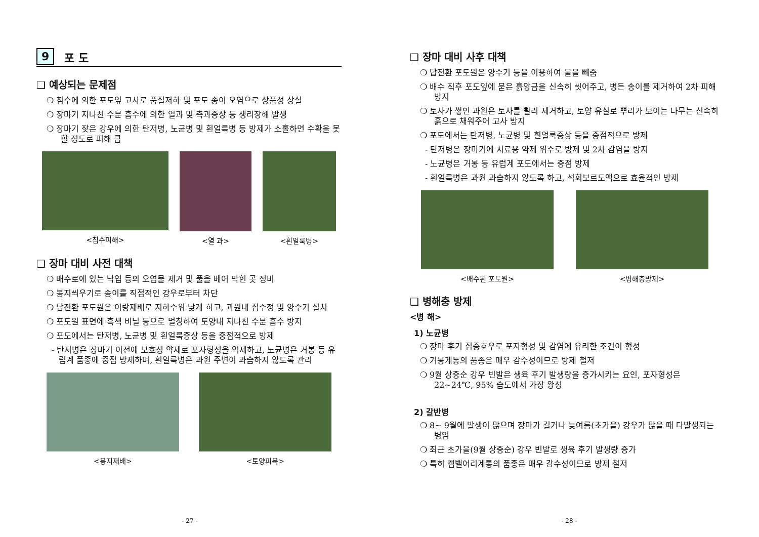9 포 도
❑ 예상되는 문제점
❍ 침수에 의한 포도잎 고사로 품질저하 및 포도 송이 오염으로 상품성 상실
❍ 장마기 지나친 수분 흡수에 의한 열과 및 측과증상 등 생리장해 발생
❍ 장마기 잦은 강우에 의한 탄저병, 노균병 및 흰얼룩병 등 방제가 소홀하면 수확을 못할 정도로 피해 큼
<침수피해> <열 과> <흰얼룩병>
❑ 장마 대비 사전 대책
❍ 배수로에 있는 낙엽 등의 오염물 제거 및 풀을 베어 막힌 곳 정비
❍ 봉지씌우기로 송이를 직접적인 강우로부터 차단
❍ 답전환 포도원은 이랑재배로 지하수위 낮게 하고, 과원내 집수정 및 양수기 설치
❍ 포도원 표면에 흑색 비닐 등으로 멀칭하여 토양내 지나친 수분 흡수 방지
❍ 포도에서는 탄저병, 노균병 및 흰얼룩증상 등을 중점적으로 방제
- 탄저병은 장마기 이전에 보호성 약제로 포자형성을 억제하고, 노균병은 거봉 등 유럽계 품종에 중점 방제하며, 흰얼룩병은 과원 주변이 과습하지 않도록 관리
<봉지재배> <토양피복>
- 27 -
❑ 장마 대비 사후 대책
❍ 답전환 포도원은 양수기 등을 이용하여 물을 빼줌
❍ 배수 직후 포도잎에 묻은 흙앙금을 신속히 씻어주고, 병든 송이를 제거하여 2차 피해 방지
❍ 토사가 쌓인 과원은 토사를 빨리 제거하고, 토양 유실로 뿌리가 보이는 나무는 신속히 흙으로 채워주어 고사 방지
❍ 포도에서는 탄저병, 노균병 및 흰얼룩증상 등을 중점적으로 방제
- 탄저병은 장마기에 치료용 약제 위주로 방제 및 2차 감염을 방지
- 노균병은 거봉 등 유럽계 포도에서는 중점 방제
- 흰얼룩병은 과원 과습하지 않도록 하고, 석회보르도액으로 효율적인 방제
<배수된 포도원> <병해충방제>
❑ 병해충 방제
<병 해>
1) 노균병
❍ 장마 후기 집중호우로 포자형성 및 감염에 유리한 조건이 형성
❍ 거봉계통의 품종은 매우 감수성이므로 방제 철저
❍ 9월 상중순 강우 빈발은 생육 후기 발생량을 증가시키는 요인, 포자형성은 22~24℃, 95% 습도에서 가장 왕성
2) 갈반병
❍ 8~ 9월에 발생이 많으며 장마가 길거나 늦여름(초가을) 강우가 많을 때 다발생되는 병임
❍ 최근 초가을(9월 상중순) 강우 빈발로 생육 후기 발생량 증가
❍ 특히 캠벨어리계통의 품종은 매우 감수성이므로 방제 철저
- 28 -